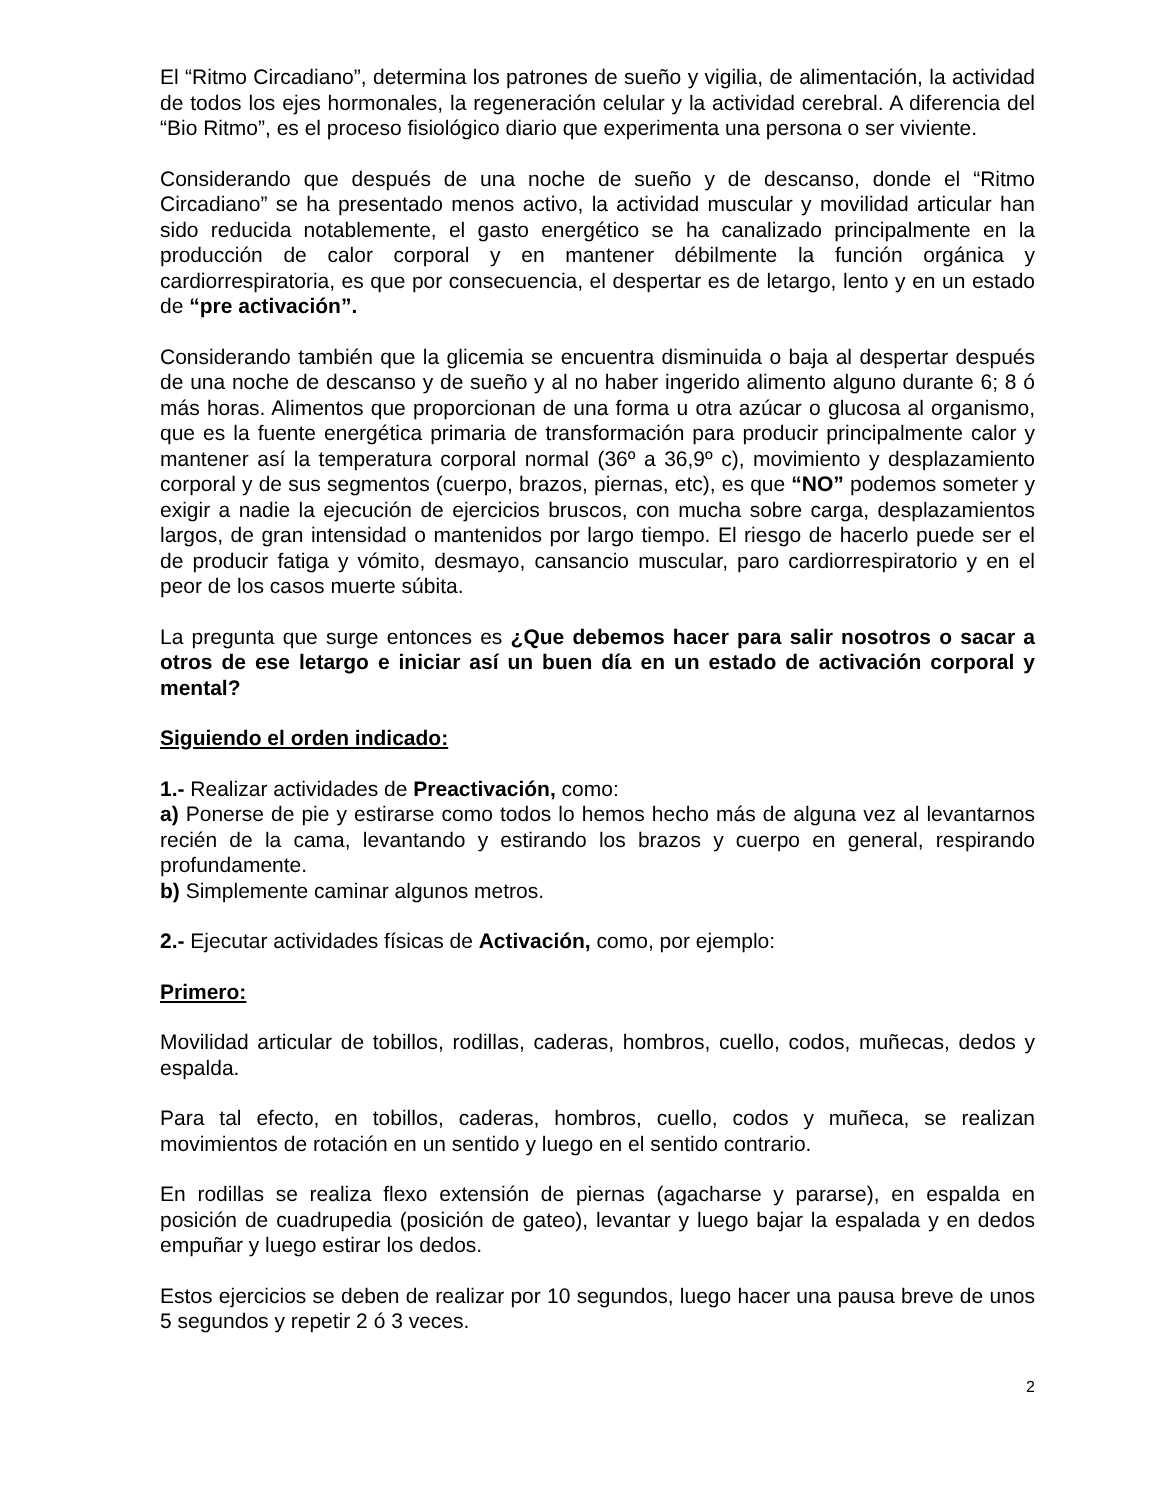El “Ritmo Circadiano”, determina los patrones de sueño y vigilia, de alimentación, la actividad de todos los ejes hormonales, la regeneración celular y la actividad cerebral. A diferencia del “Bio Ritmo”, es el proceso fisiológico diario que experimenta una persona o ser viviente.
Considerando que después de una noche de sueño y de descanso, donde el “Ritmo Circadiano” se ha presentado menos activo, la actividad muscular y movilidad articular han sido reducida notablemente, el gasto energético se ha canalizado principalmente en la producción de calor corporal y en mantener débilmente la función orgánica y cardiorrespiratoria, es que por consecuencia, el despertar es de letargo, lento y en un estado de “pre activación”.
Considerando también que la glicemia se encuentra disminuida o baja al despertar después de una noche de descanso y de sueño y al no haber ingerido alimento alguno durante 6; 8 ó más horas. Alimentos que proporcionan de una forma u otra azúcar o glucosa al organismo, que es la fuente energética primaria de transformación para producir principalmente calor y mantener así la temperatura corporal normal (36º a 36,9º c), movimiento y desplazamiento corporal y de sus segmentos (cuerpo, brazos, piernas, etc), es que “NO” podemos someter y exigir a nadie la ejecución de ejercicios bruscos, con mucha sobre carga, desplazamientos largos, de gran intensidad o mantenidos por largo tiempo. El riesgo de hacerlo puede ser el de producir fatiga y vómito, desmayo, cansancio muscular, paro cardiorrespiratorio y en el peor de los casos muerte súbita.
La pregunta que surge entonces es ¿Que debemos hacer para salir nosotros o sacar a otros de ese letargo e iniciar así un buen día en un estado de activación corporal y mental?
Siguiendo el orden indicado:
1.- Realizar actividades de Preactivación, como:
a) Ponerse de pie y estirarse como todos lo hemos hecho más de alguna vez al levantarnos recién de la cama, levantando y estirando los brazos y cuerpo en general, respirando profundamente.
b) Simplemente caminar algunos metros.
2.- Ejecutar actividades físicas de Activación, como, por ejemplo:
Primero:
Movilidad articular de tobillos, rodillas, caderas, hombros, cuello, codos, muñecas, dedos y espalda.
Para tal efecto, en tobillos, caderas, hombros, cuello, codos y muñeca, se realizan movimientos de rotación en un sentido y luego en el sentido contrario.
En rodillas se realiza flexo extensión de piernas (agacharse y pararse), en espalda en posición de cuadrupedia (posición de gateo), levantar y luego bajar la espalada y en dedos empuñar y luego estirar los dedos.
Estos ejercicios se deben de realizar por 10 segundos, luego hacer una pausa breve de unos 5 segundos y repetir 2 ó 3 veces.
2